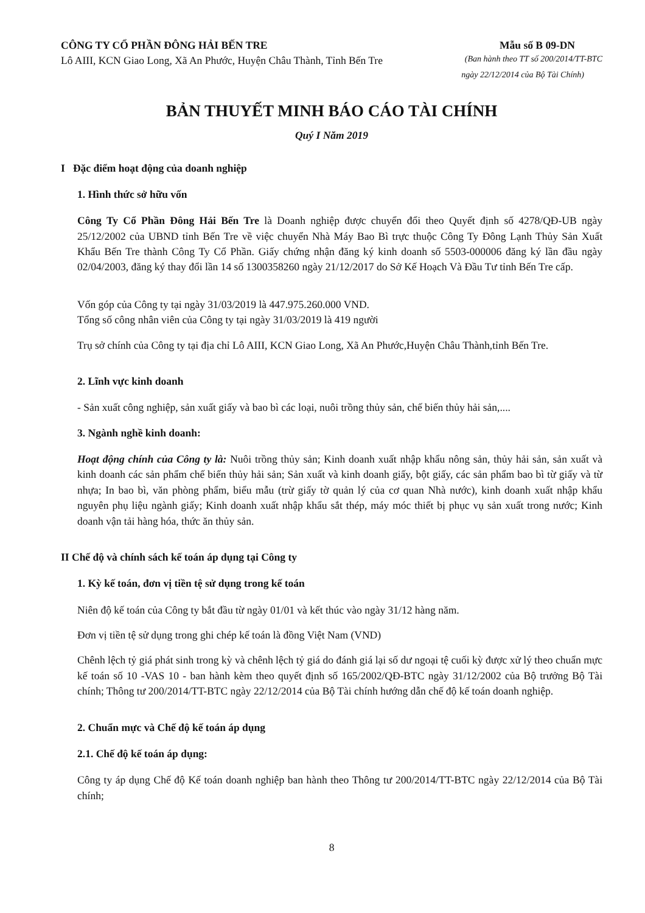CÔNG TY CỔ PHẦN ĐÔNG HẢI BẾN TRE
Mẫu số B 09-DN
Lô AIII, KCN Giao Long, Xã An Phước, Huyện Châu Thành, Tỉnh Bến Tre
(Ban hành theo TT số 200/2014/TT-BTC
ngày 22/12/2014 của Bộ Tài Chính)
BẢN THUYẾT MINH BÁO CÁO TÀI CHÍNH
Quý I Năm 2019
I Đặc điểm hoạt động của doanh nghiệp
1. Hình thức sở hữu vốn
Công Ty Cổ Phần Đông Hải Bến Tre là Doanh nghiệp được chuyển đổi theo Quyết định số 4278/QĐ-UB ngày 25/12/2002 của UBND tỉnh Bến Tre về việc chuyển Nhà Máy Bao Bì trực thuộc Công Ty Đông Lạnh Thủy Sản Xuất Khẩu Bến Tre thành Công Ty Cổ Phần. Giấy chứng nhận đăng ký kinh doanh số 5503-000006 đăng ký lần đầu ngày 02/04/2003, đăng ký thay đổi lần 14 số 1300358260 ngày 21/12/2017 do Sở Kế Hoạch Và Đầu Tư tỉnh Bến Tre cấp.
Vốn góp của Công ty tại ngày 31/03/2019 là 447.975.260.000 VND.
Tổng số công nhân viên của Công ty tại ngày 31/03/2019 là 419 người
Trụ sở chính của Công ty tại địa chỉ Lô AIII, KCN Giao Long, Xã An Phước,Huyện Châu Thành,tỉnh Bến Tre.
2. Lĩnh vực kinh doanh
- Sản xuất công nghiệp, sản xuất giấy và bao bì các loại, nuôi trồng thủy sản, chế biến thủy hải sản,....
3. Ngành nghề kinh doanh:
Hoạt động chính của Công ty là: Nuôi trồng thủy sản; Kinh doanh xuất nhập khẩu nông sản, thủy hải sản, sản xuất và kinh doanh các sản phẩm chế biến thủy hải sản; Sản xuất và kinh doanh giấy, bột giấy, các sản phẩm bao bì từ giấy và từ nhựa; In bao bì, văn phòng phẩm, biểu mẫu (trừ giấy tờ quản lý của cơ quan Nhà nước), kinh doanh xuất nhập khẩu nguyên phụ liệu ngành giấy; Kinh doanh xuất nhập khẩu sắt thép, máy móc thiết bị phục vụ sản xuất trong nước; Kinh doanh vận tải hàng hóa, thức ăn thủy sản.
II Chế độ và chính sách kế toán áp dụng tại Công ty
1. Kỳ kế toán, đơn vị tiền tệ sử dụng trong kế toán
Niên độ kế toán của Công ty bắt đầu từ ngày 01/01 và kết thúc vào ngày 31/12 hàng năm.
Đơn vị tiền tệ sử dụng trong ghi chép kế toán là đồng Việt Nam (VND)
Chênh lệch tỷ giá phát sinh trong kỳ và chênh lệch tỷ giá do đánh giá lại số dư ngoại tệ cuối kỳ được xử lý theo chuẩn mực kế toán số 10 -VAS 10 - ban hành kèm theo quyết định số 165/2002/QĐ-BTC ngày 31/12/2002 của Bộ trưởng Bộ Tài chính; Thông tư 200/2014/TT-BTC ngày 22/12/2014 của Bộ Tài chính hướng dẫn chế độ kế toán doanh nghiệp.
2. Chuẩn mực và Chế độ kế toán áp dụng
2.1. Chế độ kế toán áp dụng:
Công ty áp dụng Chế độ Kế toán doanh nghiệp ban hành theo Thông tư 200/2014/TT-BTC ngày 22/12/2014 của Bộ Tài chính;
8